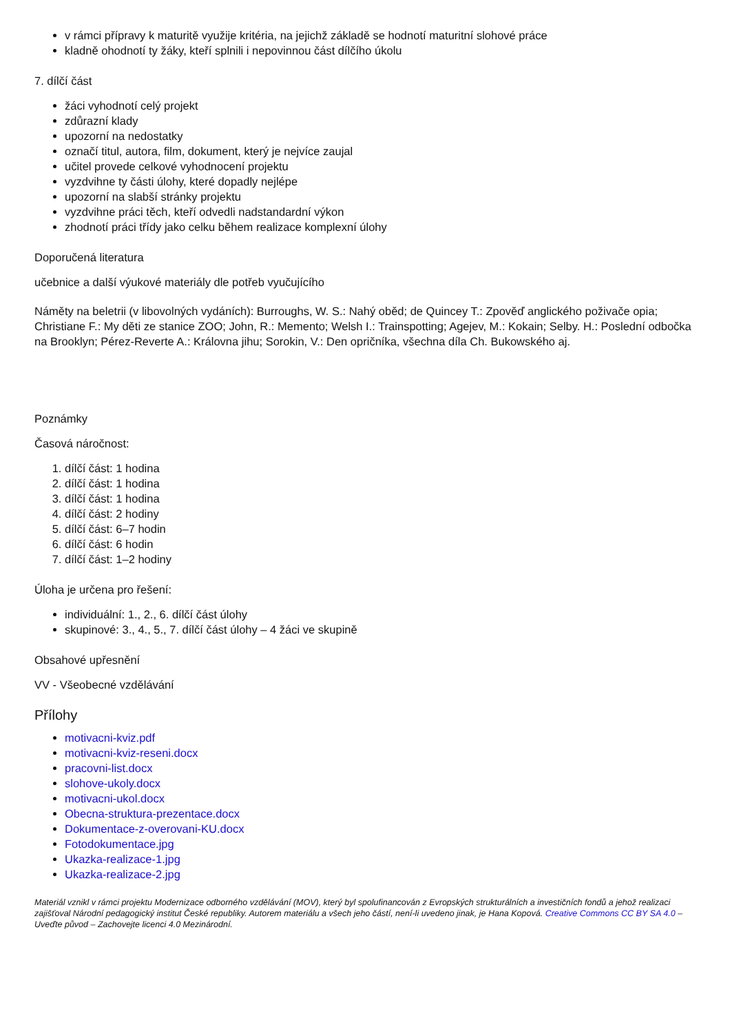v rámci přípravy k maturitě využije kritéria, na jejichž základě se hodnotí maturitní slohové práce
kladně ohodnotí ty žáky, kteří splnili i nepovinnou část dílčího úkolu
7. dílčí část
žáci vyhodnotí celý projekt
zdůrazní klady
upozorní na nedostatky
označí titul, autora, film, dokument, který je nejvíce zaujal
učitel provede celkové vyhodnocení projektu
vyzdvihne ty části úlohy, které dopadly nejlépe
upozorní na slabší stránky projektu
vyzdvihne práci těch, kteří odvedli nadstandardní výkon
zhodnotí práci třídy jako celku během realizace komplexní úlohy
Doporučená literatura
učebnice a další výukové materiály dle potřeb vyučujícího
Náměty na beletrii (v libovolných vydáních): Burroughs, W. S.: Nahý oběd; de Quincey T.: Zpověď anglického poživače opia; Christiane F.: My děti ze stanice ZOO; John, R.: Memento; Welsh I.: Trainspotting; Agejev, M.: Kokain; Selby. H.: Poslední odbočka na Brooklyn; Pérez-Reverte A.: Královna jihu; Sorokin, V.: Den opričníka, všechna díla Ch. Bukowského aj.
Poznámky
Časová náročnost:
1. dílčí část: 1 hodina
2. dílčí část: 1 hodina
3. dílčí část: 1 hodina
4. dílčí část: 2 hodiny
5. dílčí část: 6–7 hodin
6. dílčí část: 6 hodin
7. dílčí část: 1–2 hodiny
Úloha je určena pro řešení:
individuální: 1., 2., 6. dílčí část úlohy
skupinové: 3., 4., 5., 7. dílčí část úlohy – 4 žáci ve skupině
Obsahové upřesnění
VV - Všeobecné vzdělávání
Přílohy
motivacni-kviz.pdf
motivacni-kviz-reseni.docx
pracovni-list.docx
slohove-ukoly.docx
motivacni-ukol.docx
Obecna-struktura-prezentace.docx
Dokumentace-z-overovani-KU.docx
Fotodokumentace.jpg
Ukazka-realizace-1.jpg
Ukazka-realizace-2.jpg
Materiál vznikl v rámci projektu Modernizace odborného vzdělávání (MOV), který byl spolufinancován z Evropských strukturálních a investičních fondů a jehož realizaci zajišťoval Národní pedagogický institut České republiky. Autorem materiálu a všech jeho částí, není-li uvedeno jinak, je Hana Kopová. Creative Commons CC BY SA 4.0 – Uveďte původ – Zachovejte licenci 4.0 Mezinárodní.